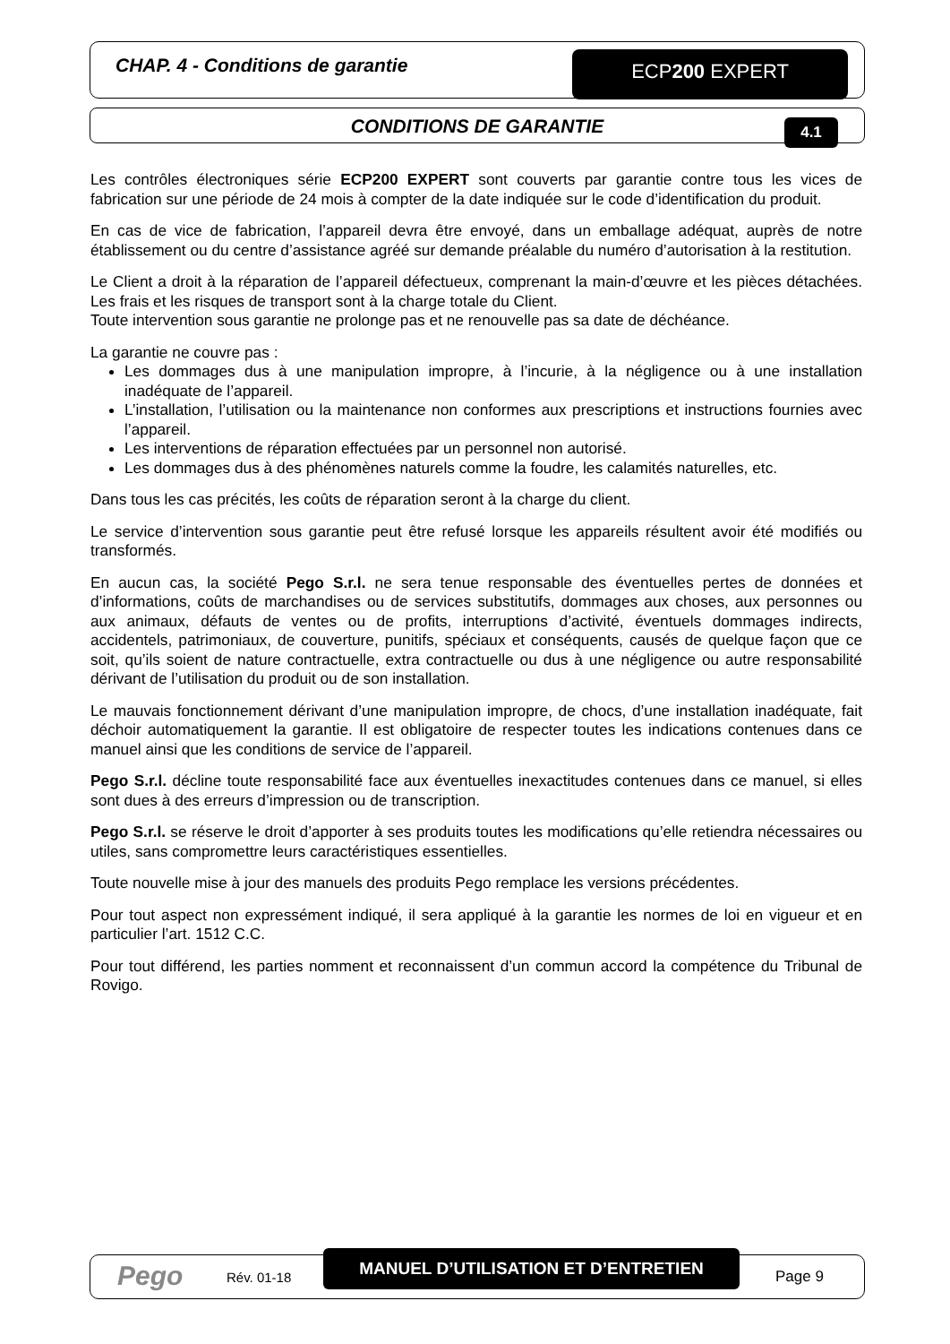CHAP. 4 - Conditions de garantie
ECP200 EXPERT
CONDITIONS DE GARANTIE 4.1
Les contrôles électroniques série ECP200 EXPERT sont couverts par garantie contre tous les vices de fabrication sur une période de 24 mois à compter de la date indiquée sur le code d’identification du produit.
En cas de vice de fabrication, l’appareil devra être envoyé, dans un emballage adéquat, auprès de notre établissement ou du centre d’assistance agréé sur demande préalable du numéro d’autorisation à la restitution.
Le Client a droit à la réparation de l’appareil défectueux, comprenant la main-d’œuvre et les pièces détachées. Les frais et les risques de transport sont à la charge totale du Client.
Toute intervention sous garantie ne prolonge pas et ne renouvelle pas sa date de déchéance.
La garantie ne couvre pas :
Les dommages dus à une manipulation impropre, à l’incurie, à la négligence ou à une installation inadéquate de l’appareil.
L’installation, l’utilisation ou la maintenance non conformes aux prescriptions et instructions fournies avec l’appareil.
Les interventions de réparation effectuées par un personnel non autorisé.
Les dommages dus à des phénomènes naturels comme la foudre, les calamités naturelles, etc.
Dans tous les cas précités, les coûts de réparation seront à la charge du client.
Le service d’intervention sous garantie peut être refusé lorsque les appareils résultent avoir été modifiés ou transformés.
En aucun cas, la société Pego S.r.l. ne sera tenue responsable des éventuelles pertes de données et d’informations, coûts de marchandises ou de services substitutifs, dommages aux choses, aux personnes ou aux animaux, défauts de ventes ou de profits, interruptions d’activité, éventuels dommages indirects, accidentels, patrimoniaux, de couverture, punitifs, spéciaux et conséquents, causés de quelque façon que ce soit, qu’ils soient de nature contractuelle, extra contractuelle ou dus à une négligence ou autre responsabilité dérivant de l’utilisation du produit ou de son installation.
Le mauvais fonctionnement dérivant d’une manipulation impropre, de chocs, d’une installation inadéquate, fait déchoir automatiquement la garantie. Il est obligatoire de respecter toutes les indications contenues dans ce manuel ainsi que les conditions de service de l’appareil.
Pego S.r.l. décline toute responsabilité face aux éventuelles inexactitudes contenues dans ce manuel, si elles sont dues à des erreurs d’impression ou de transcription.
Pego S.r.l. se réserve le droit d’apporter à ses produits toutes les modifications qu’elle retiendra nécessaires ou utiles, sans compromettre leurs caractéristiques essentielles.
Toute nouvelle mise à jour des manuels des produits Pego remplace les versions précédentes.
Pour tout aspect non expressément indiqué, il sera appliqué à la garantie les normes de loi en vigueur et en particulier l’art. 1512 C.C.
Pour tout différend, les parties nomment et reconnaissent d’un commun accord la compétence du Tribunal de Rovigo.
Pego Rév. 01-18
MANUEL D’UTILISATION ET D’ENTRETIEN
Page 9